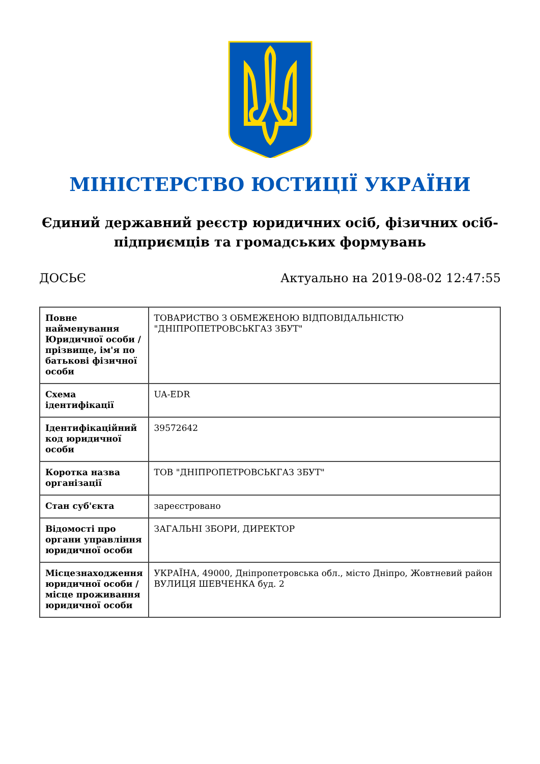МІНІСТЕРСТВО ЮСТИЦІЇ УКРАЇНИ
Єдиний державний реєстр юридичних осіб, фізичних осіб-підприємців та громадських формувань
ДОСЬЄ Актуально на 2019-08-02 12:47:55
| Повне найменування Юридичної особи / прізвище, ім'я по батькові фізичної особи | ТОВАРИСТВО З ОБМЕЖЕНОЮ ВІДПОВІДАЛЬНІСТЮ "ДНІПРОПЕТРОВСЬКГАЗ ЗБУТ" |
| Схема ідентифікації | UA-EDR |
| Ідентифікаційний код юридичної особи | 39572642 |
| Коротка назва організації | ТОВ "ДНІПРОПЕТРОВСЬКГАЗ ЗБУТ" |
| Стан суб'єкта | зареєстровано |
| Відомості про органи управління юридичної особи | ЗАГАЛЬНІ ЗБОРИ, ДИРЕКТОР |
| Місцезнаходження юридичної особи / місце проживання юридичної особи | УКРАЇНА, 49000, Дніпропетровська обл., місто Дніпро, Жовтневий район ВУЛИЦЯ ШЕВЧЕНКА буд. 2 |